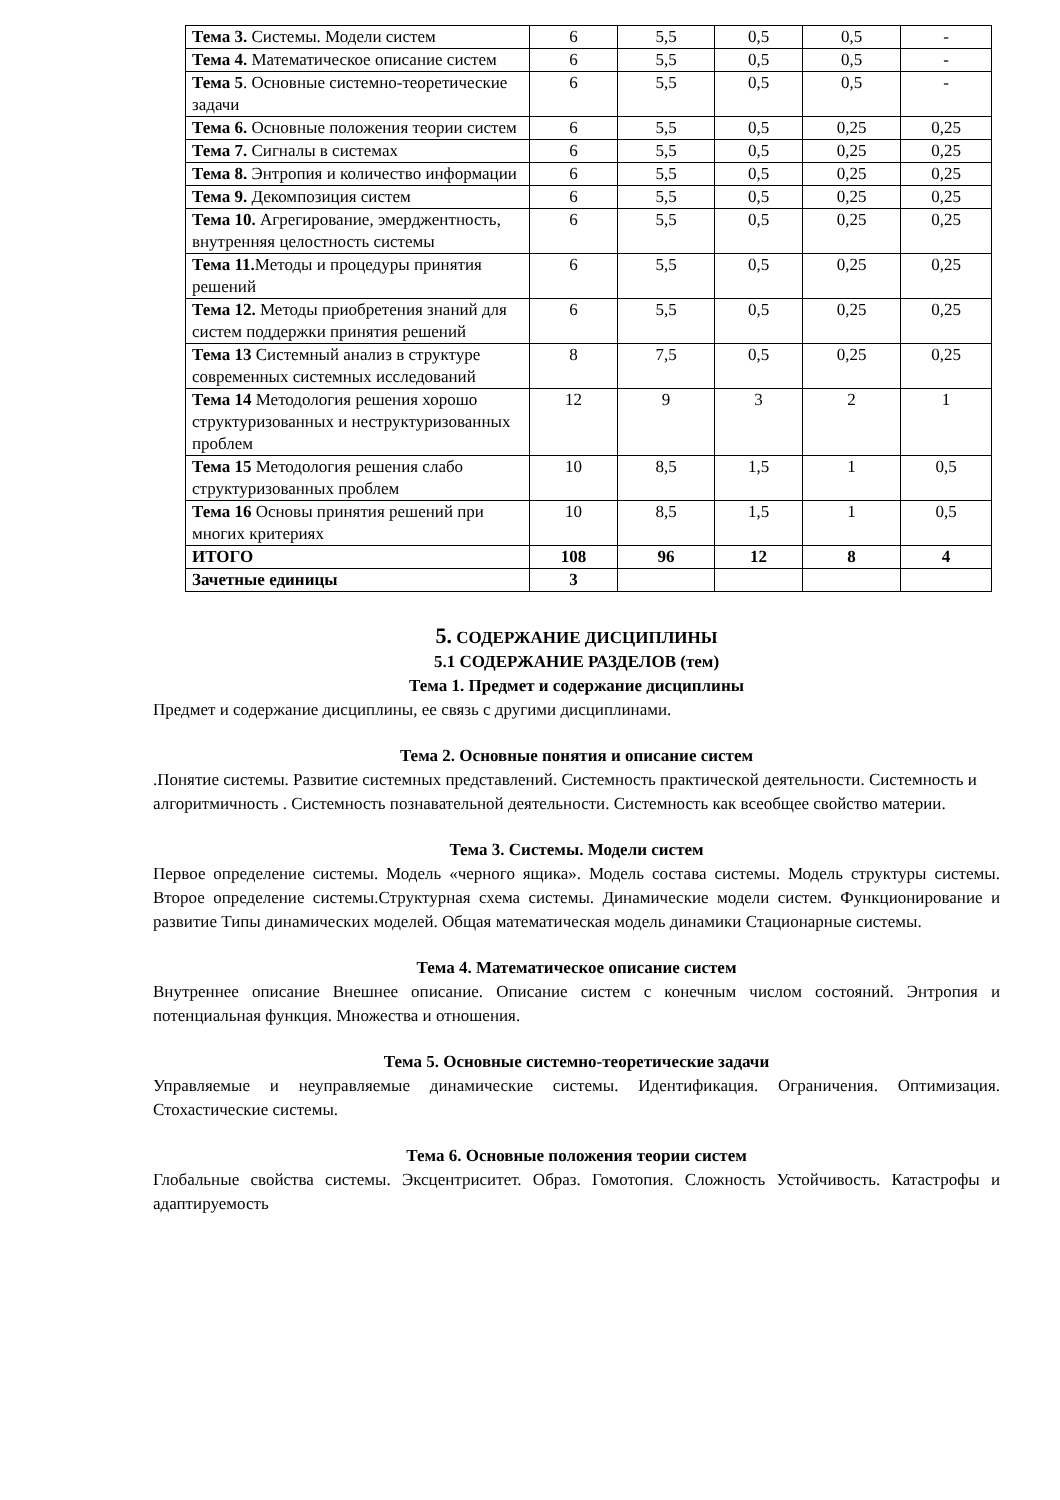| Тема 3. Системы. Модели систем | 6 | 5,5 | 0,5 | 0,5 | - |
| Тема 4. Математическое описание систем | 6 | 5,5 | 0,5 | 0,5 | - |
| Тема 5 . Основные системно-теоретические задачи | 6 | 5,5 | 0,5 | 0,5 | - |
| Тема 6. Основные положения теории систем | 6 | 5,5 | 0,5 | 0,25 | 0,25 |
| Тема 7. Сигналы в системах | 6 | 5,5 | 0,5 | 0,25 | 0,25 |
| Тема 8. Энтропия и количество информации | 6 | 5,5 | 0,5 | 0,25 | 0,25 |
| Тема 9. Декомпозиция систем | 6 | 5,5 | 0,5 | 0,25 | 0,25 |
| Тема 10. Агрегирование, эмерджентность, внутренняя целостность системы | 6 | 5,5 | 0,5 | 0,25 | 0,25 |
| Тема 11. Методы и процедуры принятия решений | 6 | 5,5 | 0,5 | 0,25 | 0,25 |
| Тема 12. Методы приобретения знаний для систем поддержки принятия решений | 6 | 5,5 | 0,5 | 0,25 | 0,25 |
| Тема 13 Системный анализ в структуре современных системных исследований | 8 | 7,5 | 0,5 | 0,25 | 0,25 |
| Тема 14 Методология решения хорошо структуризованных и неструктуризованных проблем | 12 | 9 | 3 | 2 | 1 |
| Тема 15 Методология решения слабо структуризованных проблем | 10 | 8,5 | 1,5 | 1 | 0,5 |
| Тема 16 Основы принятия решений при многих критериях | 10 | 8,5 | 1,5 | 1 | 0,5 |
| ИТОГО | 108 | 96 | 12 | 8 | 4 |
| Зачетные единицы | 3 | | | | |
5. СОДЕРЖАНИЕ ДИСЦИПЛИНЫ
5.1 СОДЕРЖАНИЕ РАЗДЕЛОВ (тем)
Тема 1. Предмет и содержание дисциплины
Предмет и содержание дисциплины, ее связь с другими дисциплинами.
Тема 2. Основные понятия и описание систем
.Понятие системы. Развитие системных представлений. Системность практической деятельности. Системность и алгоритмичность . Системность познавательной деятельности. Системность как всеобщее свойство материи.
Тема 3. Системы. Модели систем
Первое определение системы. Модель «черного ящика». Модель состава системы. Модель структуры системы. Второе определение системы.Структурная схема системы. Динамические модели систем. Функционирование и развитие Типы динамических моделей. Общая математическая модель динамики Стационарные системы.
Тема 4. Математическое описание систем
Внутреннее описание Внешнее описание. Описание систем с конечным числом состояний. Энтропия и потенциальная функция. Множества и отношения.
Тема 5. Основные системно-теоретические задачи
Управляемые и неуправляемые динамические системы. Идентификация. Ограничения. Оптимизация. Стохастические системы.
Тема 6. Основные положения теории систем
Глобальные свойства системы. Эксцентриситет. Образ. Гомотопия. Сложность Устойчивость. Катастрофы и адаптируемость